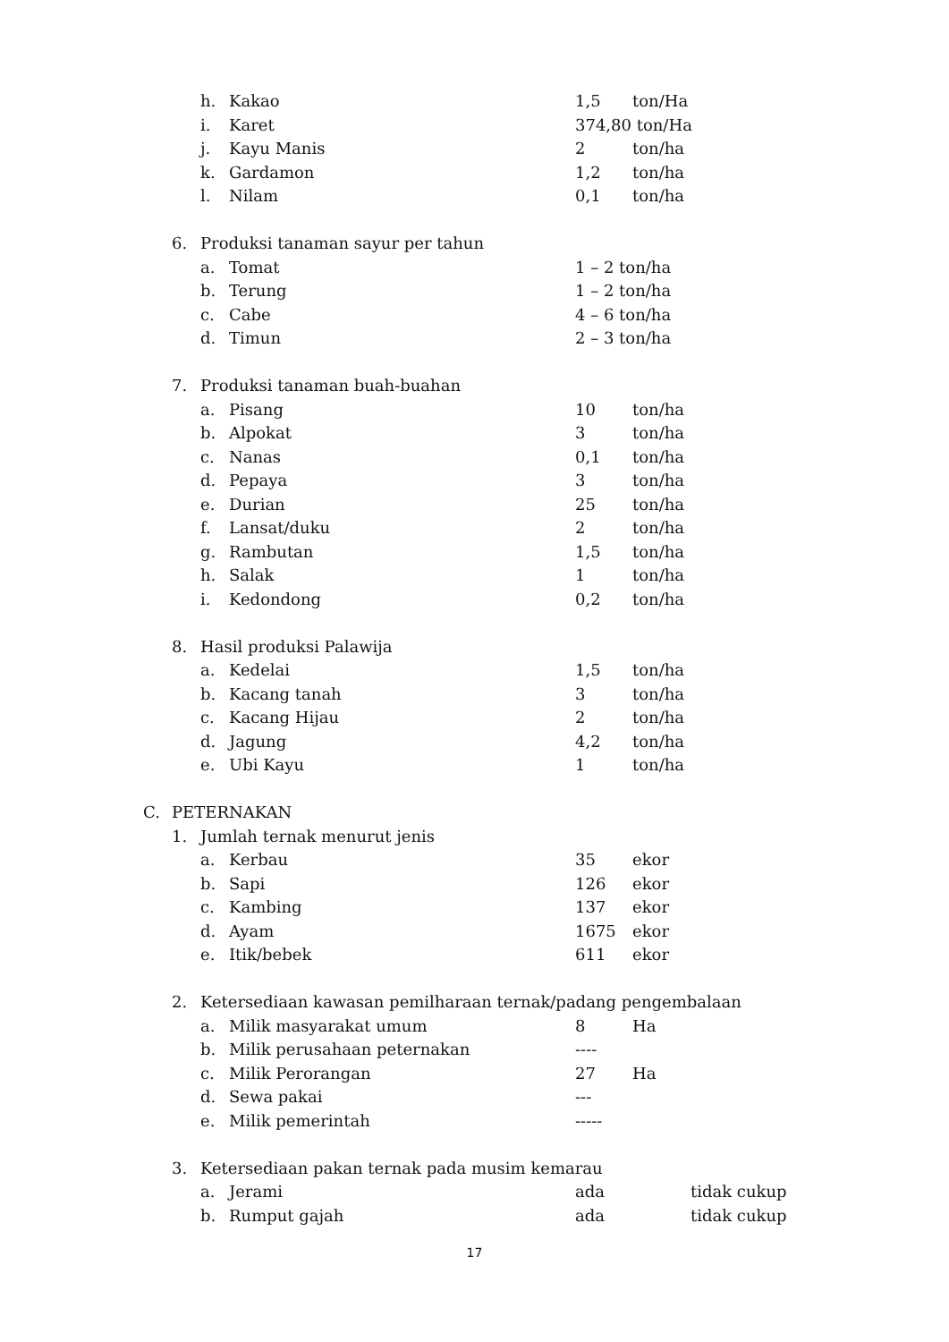h. Kakao 1,5 ton/Ha
i. Karet 374,80 ton/Ha
j. Kayu Manis 2 ton/ha
k. Gardamon 1,2 ton/ha
l. Nilam 0,1 ton/ha
6. Produksi tanaman sayur per tahun
a. Tomat 1 – 2 ton/ha
b. Terung 1 – 2 ton/ha
c. Cabe 4 – 6 ton/ha
d. Timun 2 – 3 ton/ha
7. Produksi tanaman buah-buahan
a. Pisang 10 ton/ha
b. Alpokat 3 ton/ha
c. Nanas 0,1 ton/ha
d. Pepaya 3 ton/ha
e. Durian 25 ton/ha
f. Lansat/duku 2 ton/ha
g. Rambutan 1,5 ton/ha
h. Salak 1 ton/ha
i. Kedondong 0,2 ton/ha
8. Hasil produksi Palawija
a. Kedelai 1,5 ton/ha
b. Kacang tanah 3 ton/ha
c. Kacang Hijau 2 ton/ha
d. Jagung 4,2 ton/ha
e. Ubi Kayu 1 ton/ha
C. PETERNAKAN
1. Jumlah ternak menurut jenis
a. Kerbau 35 ekor
b. Sapi 126 ekor
c. Kambing 137 ekor
d. Ayam 1675 ekor
e. Itik/bebek 611 ekor
2. Ketersediaan kawasan pemilharaan ternak/padang pengembalaan
a. Milik masyarakat umum 8 Ha
b. Milik perusahaan peternakan ----
c. Milik Perorangan 27 Ha
d. Sewa pakai ---
e. Milik pemerintah -----
3. Ketersediaan pakan ternak pada musim kemarau
a. Jerami ada tidak cukup
b. Rumput gajah ada tidak cukup
17